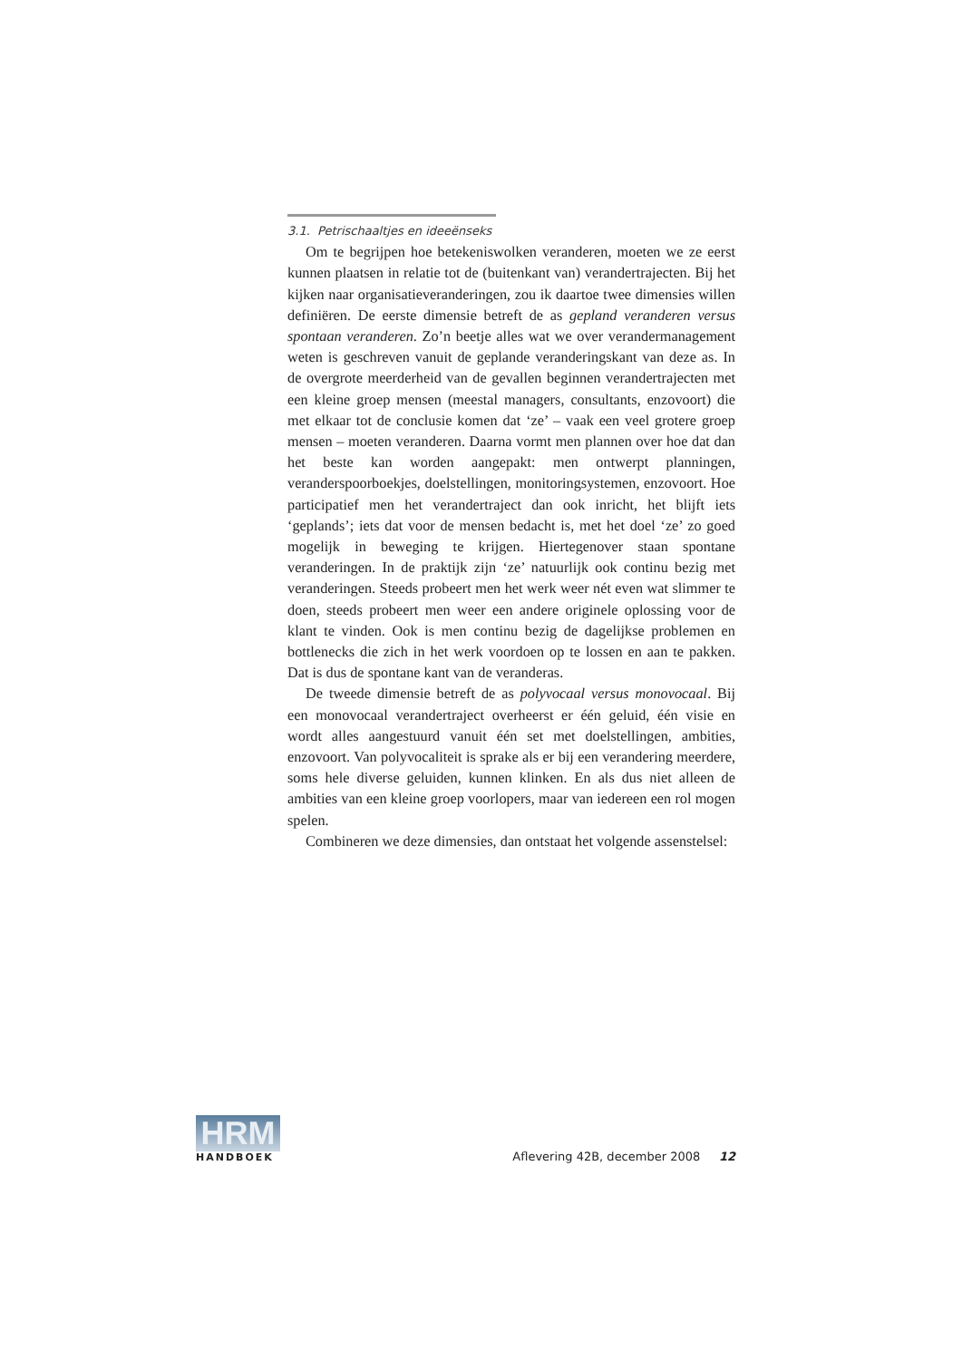3.1. Petrischaaltjes en ideeënseks
Om te begrijpen hoe betekeniswolken veranderen, moeten we ze eerst kunnen plaatsen in relatie tot de (buitenkant van) verandertrajecten. Bij het kijken naar organisatieveranderingen, zou ik daartoe twee dimensies willen definiëren. De eerste dimensie betreft de as gepland veranderen versus spontaan veranderen. Zo’n beetje alles wat we over verandermanagement weten is geschreven vanuit de geplande veranderingskant van deze as. In de overgrote meerderheid van de gevallen beginnen verandertrajecten met een kleine groep mensen (meestal managers, consultants, enzovoort) die met elkaar tot de conclusie komen dat ‘ze’ – vaak een veel grotere groep mensen – moeten veranderen. Daarna vormt men plannen over hoe dat dan het beste kan worden aangepakt: men ontwerpt planningen, veranderspoorboekjes, doelstellingen, monitoringsystemen, enzovoort. Hoe participatief men het verandertraject dan ook inricht, het blijft iets ‘geplands’; iets dat voor de mensen bedacht is, met het doel ‘ze’ zo goed mogelijk in beweging te krijgen. Hiertegenover staan spontane veranderingen. In de praktijk zijn ‘ze’ natuurlijk ook continu bezig met veranderingen. Steeds probeert men het werk weer nét even wat slimmer te doen, steeds probeert men weer een andere originele oplossing voor de klant te vinden. Ook is men continu bezig de dagelijkse problemen en bottlenecks die zich in het werk voordoen op te lossen en aan te pakken. Dat is dus de spontane kant van de veranderas.
De tweede dimensie betreft de as polyvocaal versus monovocaal. Bij een monovocaal verandertraject overheerst er één geluid, één visie en wordt alles aangestuurd vanuit één set met doelstellingen, ambities, enzovoort. Van polyvocaliteit is sprake als er bij een verandering meerdere, soms hele diverse geluiden, kunnen klinken. En als dus niet alleen de ambities van een kleine groep voorlopers, maar van iedereen een rol mogen spelen.
Combineren we deze dimensies, dan ontstaat het volgende assenstelsel:
HRM
HANDBOEK
Aflevering 42B, december 2008 12